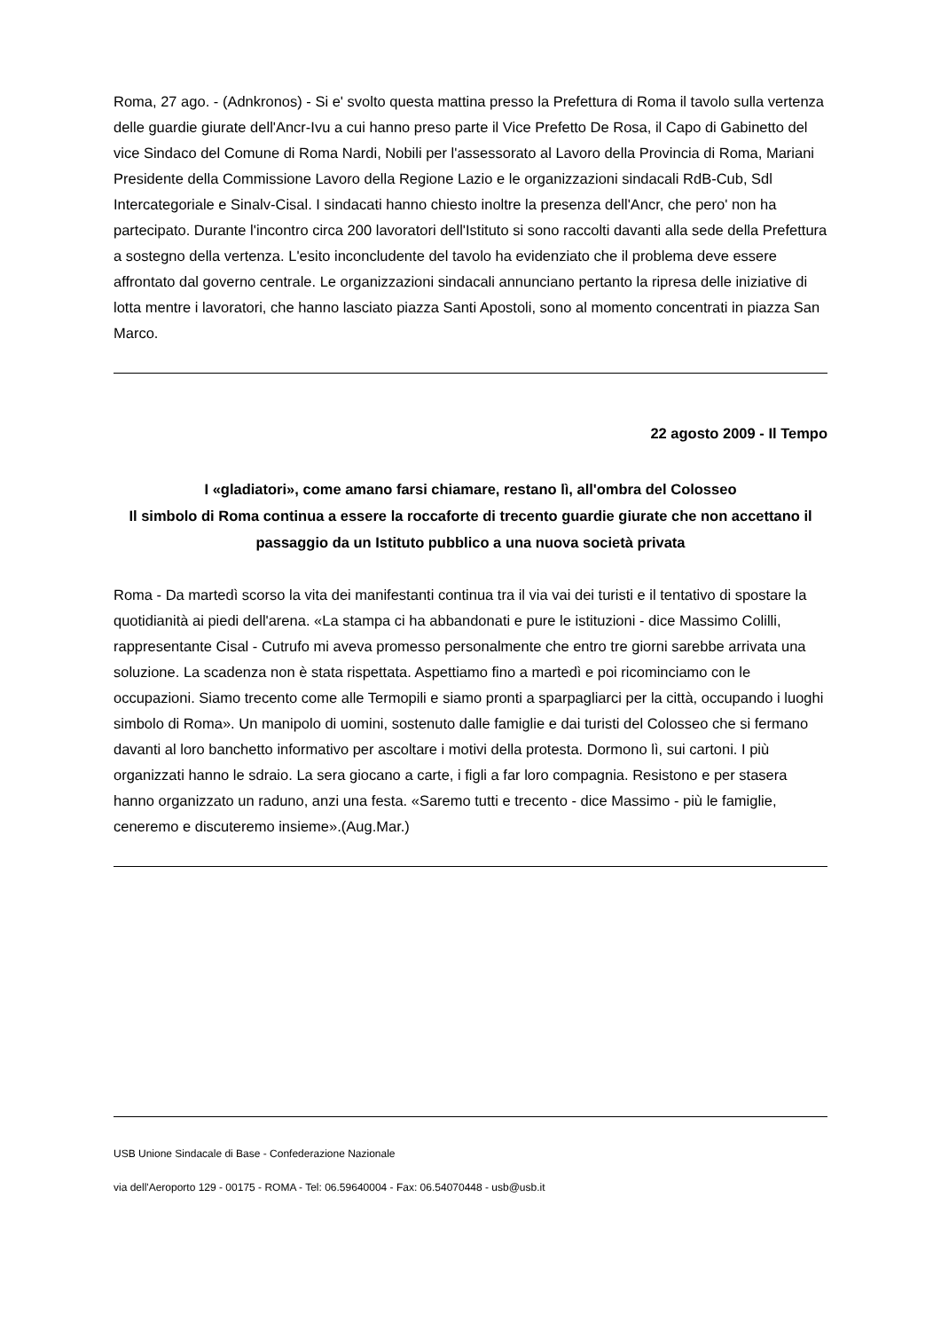Roma, 27 ago. - (Adnkronos) - Si e' svolto questa mattina presso la Prefettura di Roma il tavolo sulla vertenza delle guardie giurate dell'Ancr-Ivu a cui hanno preso parte il Vice Prefetto De Rosa, il Capo di Gabinetto del vice Sindaco del Comune di Roma Nardi, Nobili per l'assessorato al Lavoro della Provincia di Roma, Mariani Presidente della Commissione Lavoro della Regione Lazio e le organizzazioni sindacali RdB-Cub, Sdl Intercategoriale e Sinalv-Cisal. I sindacati hanno chiesto inoltre la presenza dell'Ancr, che pero' non ha partecipato. Durante l'incontro circa 200 lavoratori dell'Istituto si sono raccolti davanti alla sede della Prefettura a sostegno della vertenza. L'esito inconcludente del tavolo ha evidenziato che il problema deve essere affrontato dal governo centrale. Le organizzazioni sindacali annunciano pertanto la ripresa delle iniziative di lotta mentre i lavoratori, che hanno lasciato piazza Santi Apostoli, sono al momento concentrati in piazza San Marco.
22 agosto 2009 - Il Tempo
I «gladiatori», come amano farsi chiamare, restano lì, all'ombra del Colosseo
Il simbolo di Roma continua a essere la roccaforte di trecento guardie giurate che non accettano il passaggio da un Istituto pubblico a una nuova società privata
Roma - Da martedì scorso la vita dei manifestanti continua tra il via vai dei turisti e il tentativo di spostare la quotidianità ai piedi dell'arena. «La stampa ci ha abbandonati e pure le istituzioni - dice Massimo Colilli, rappresentante Cisal - Cutrufo mi aveva promesso personalmente che entro tre giorni sarebbe arrivata una soluzione. La scadenza non è stata rispettata. Aspettiamo fino a martedì e poi ricominciamo con le occupazioni. Siamo trecento come alle Termopili e siamo pronti a sparpagliarci per la città, occupando i luoghi simbolo di Roma». Un manipolo di uomini, sostenuto dalle famiglie e dai turisti del Colosseo che si fermano davanti al loro banchetto informativo per ascoltare i motivi della protesta. Dormono lì, sui cartoni. I più organizzati hanno le sdraio. La sera giocano a carte, i figli a far loro compagnia. Resistono e per stasera hanno organizzato un raduno, anzi una festa. «Saremo tutti e trecento - dice Massimo - più le famiglie, ceneremo e discuteremo insieme».(Aug.Mar.)
USB Unione Sindacale di Base - Confederazione Nazionale
via dell'Aeroporto 129 - 00175 - ROMA - Tel: 06.59640004 - Fax: 06.54070448 - usb@usb.it